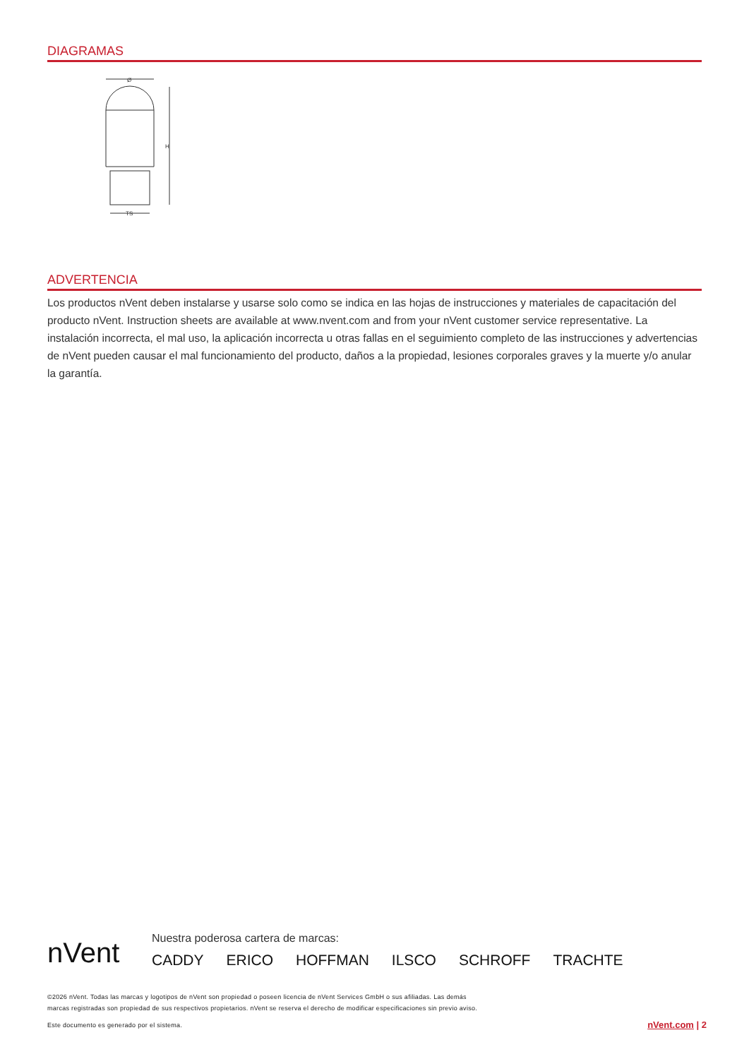DIAGRAMAS
Ø
H
TS
ADVERTENCIA
Los productos nVent deben instalarse y usarse solo como se indica en las hojas de instrucciones y materiales de capacitación del producto nVent. Instruction sheets are available at www.nvent.com and from your nVent customer service representative. La instalación incorrecta, el mal uso, la aplicación incorrecta u otras fallas en el seguimiento completo de las instrucciones y advertencias de nVent pueden causar el mal funcionamiento del producto, daños a la propiedad, lesiones corporales graves y la muerte y/o anular la garantía.
nVent
Nuestra poderosa cartera de marcas:
CADDY ERICO HOFFMAN ILSCO SCHROFF TRACHTE
©2026 nVent. Todas las marcas y logotipos de nVent son propiedad o poseen licencia de nVent Services GmbH o sus afiliadas. Las demás
marcas registradas son propiedad de sus respectivos propietarios. nVent se reserva el derecho de modificar especificaciones sin previo aviso.
Este documento es generado por el sistema. nVent.com | 2